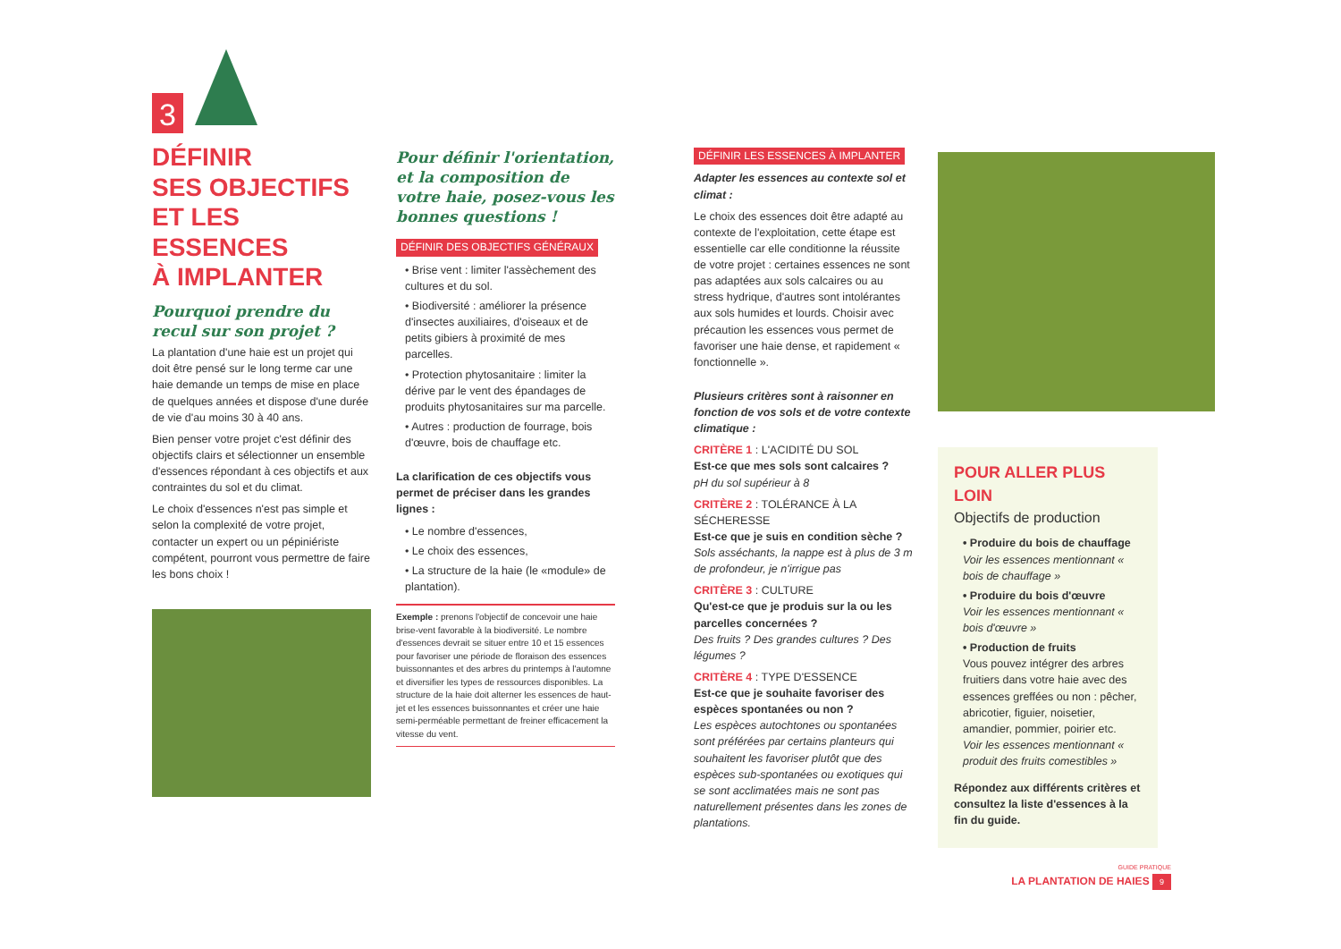3
DÉFINIR
SES OBJECTIFS
ET LES ESSENCES
À IMPLANTER
Pourquoi prendre du recul sur son projet ?
La plantation d'une haie est un projet qui doit être pensé sur le long terme car une haie demande un temps de mise en place de quelques années et dispose d'une durée de vie d'au moins 30 à 40 ans.
Bien penser votre projet c'est définir des objectifs clairs et sélectionner un ensemble d'essences répondant à ces objectifs et aux contraintes du sol et du climat.
Le choix d'essences n'est pas simple et selon la complexité de votre projet, contacter un expert ou un pépiniériste compétent, pourront vous permettre de faire les bons choix !
Pour définir l'orientation, et la composition de votre haie, posez-vous les bonnes questions !
DÉFINIR DES OBJECTIFS GÉNÉRAUX
• Brise vent : limiter l'assèchement des cultures et du sol.
• Biodiversité : améliorer la présence d'insectes auxiliaires, d'oiseaux et de petits gibiers à proximité de mes parcelles.
• Protection phytosanitaire : limiter la dérive par le vent des épandages de produits phytosanitaires sur ma parcelle.
• Autres : production de fourrage, bois d'œuvre, bois de chauffage etc.
La clarification de ces objectifs vous permet de préciser dans les grandes lignes :
• Le nombre d'essences,
• Le choix des essences,
• La structure de la haie (le «module» de plantation).
Exemple : prenons l'objectif de concevoir une haie brise-vent favorable à la biodiversité. Le nombre d'essences devrait se situer entre 10 et 15 essences pour favoriser une période de floraison des essences buissonnantes et des arbres du printemps à l'automne et diversifier les types de ressources disponibles. La structure de la haie doit alterner les essences de haut-jet et les essences buissonnantes et créer une haie semi-perméable permettant de freiner efficacement la vitesse du vent.
DÉFINIR LES ESSENCES À IMPLANTER
Adapter les essences au contexte sol et climat :
Le choix des essences doit être adapté au contexte de l'exploitation, cette étape est essentielle car elle conditionne la réussite de votre projet : certaines essences ne sont pas adaptées aux sols calcaires ou au stress hydrique, d'autres sont intolérantes aux sols humides et lourds. Choisir avec précaution les essences vous permet de favoriser une haie dense, et rapidement « fonctionnelle ».
Plusieurs critères sont à raisonner en fonction de vos sols et de votre contexte climatique :
CRITÈRE 1 : L'ACIDITÉ DU SOL
Est-ce que mes sols sont calcaires ?
pH du sol supérieur à 8
CRITÈRE 2 : TOLÉRANCE À LA SÉCHERESSE
Est-ce que je suis en condition sèche ?
Sols asséchants, la nappe est à plus de 3 m de profondeur, je n'irrigue pas
CRITÈRE 3 : CULTURE
Qu'est-ce que je produis sur la ou les parcelles concernées ?
Des fruits ? Des grandes cultures ? Des légumes ?
CRITÈRE 4 : TYPE D'ESSENCE
Est-ce que je souhaite favoriser des espèces spontanées ou non ?
Les espèces autochtones ou spontanées sont préférées par certains planteurs qui souhaitent les favoriser plutôt que des espèces sub-spontanées ou exotiques qui se sont acclimatées mais ne sont pas naturellement présentes dans les zones de plantations.
POUR ALLER PLUS LOIN
Objectifs de production
• Produire du bois de chauffage
Voir les essences mentionnant « bois de chauffage »
• Produire du bois d'œuvre
Voir les essences mentionnant « bois d'œuvre »
• Production de fruits
Vous pouvez intégrer des arbres fruitiers dans votre haie avec des essences greffées ou non : pêcher, abricotier, figuier, noisetier, amandier, pommier, poirier etc.
Voir les essences mentionnant « produit des fruits comestibles »
Répondez aux différents critères et consultez la liste d'essences à la fin du guide.
GUIDE PRATIQUE
LA PLANTATION DE HAIES 9